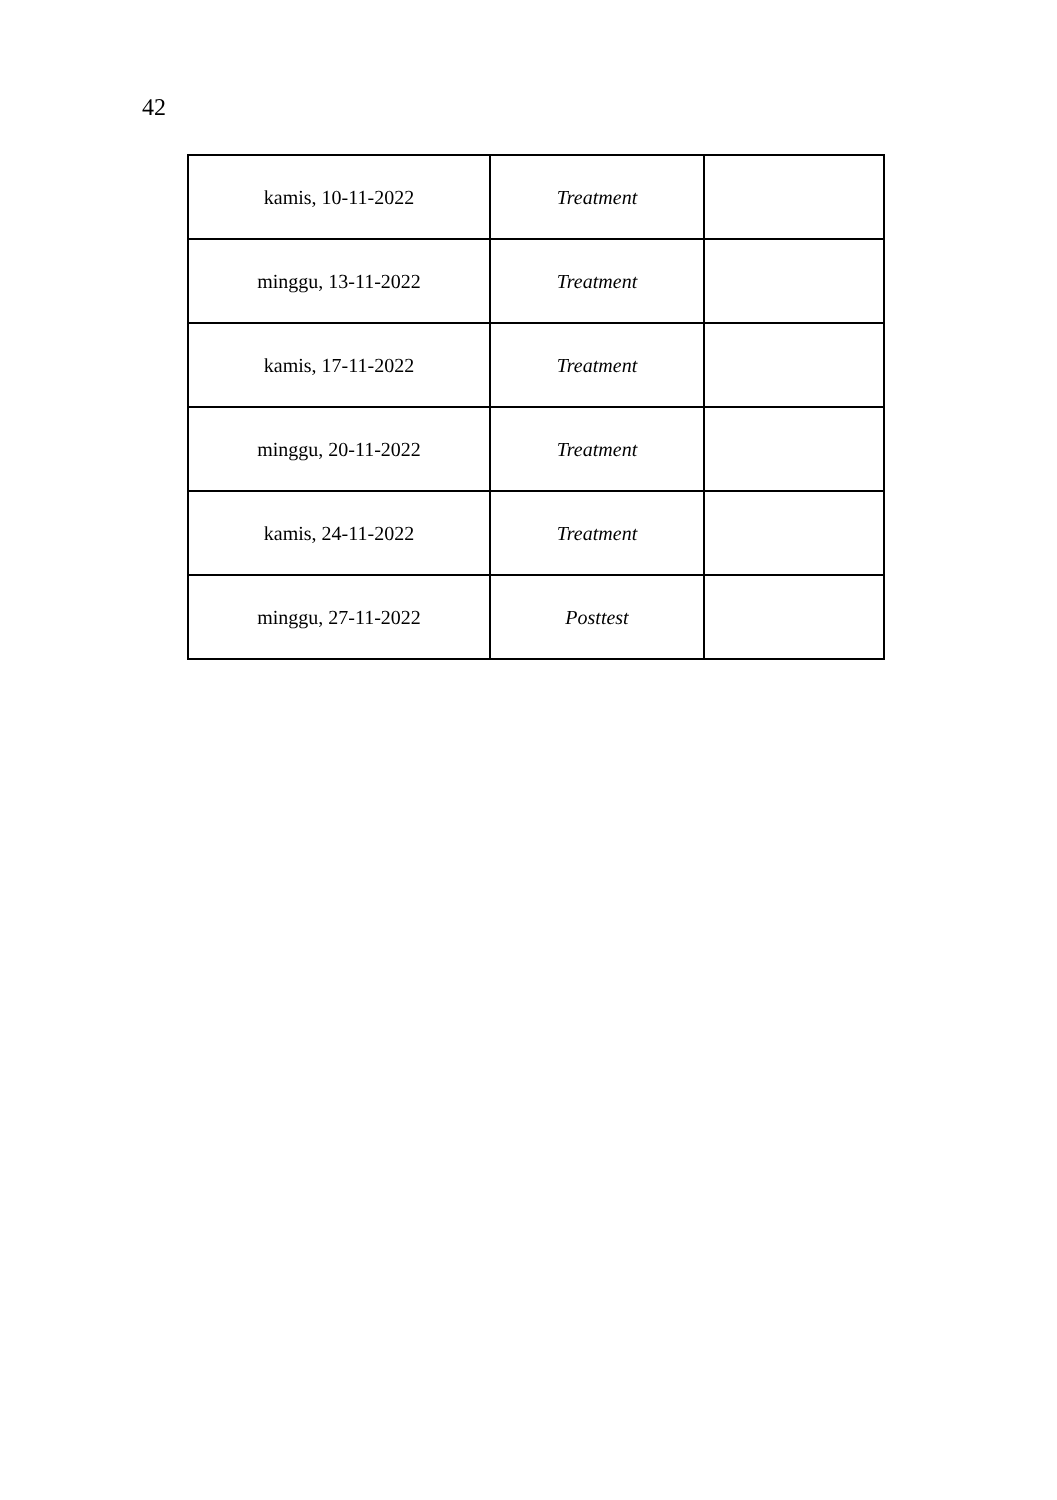42
| kamis, 10-11-2022 | Treatment | |
| minggu, 13-11-2022 | Treatment | |
| kamis, 17-11-2022 | Treatment | |
| minggu, 20-11-2022 | Treatment | |
| kamis, 24-11-2022 | Treatment | |
| minggu, 27-11-2022 | Posttest | |